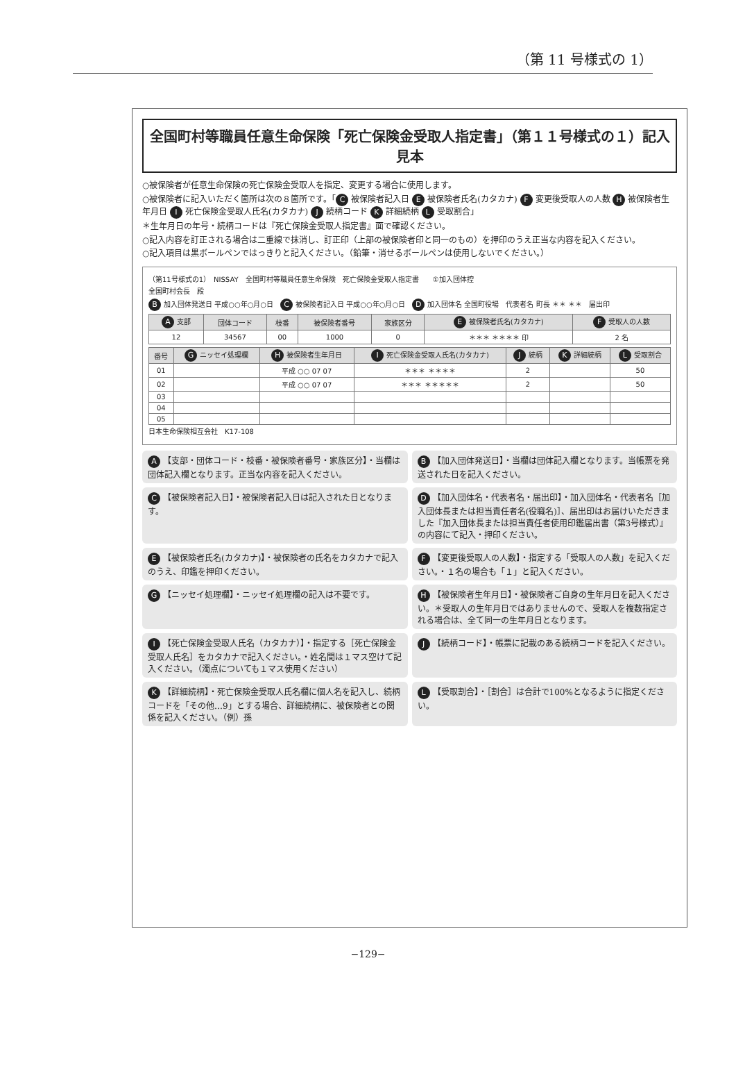（第 11 号様式の 1）
全国町村等職員任意生命保険「死亡保険金受取人指定書」（第１１号様式の１）記入見本
○被保険者が任意生命保険の死亡保険金受取人を指定、変更する場合に使用します。
○被保険者に記入いただく箇所は次の８箇所です。「 C 被保険者記入日 E 被保険者氏名(カタカナ) F 変更後受取人の人数 H 被保険者生年月日 I 死亡保険金受取人氏名(カタカナ) J 続柄コード K 詳細続柄 L 受取割合」
＊生年月日の年号・続柄コードは『死亡保険金受取人指定書』面で確認ください。
○記入内容を訂正される場合は二重線で抹消し、訂正印（上部の被保険者印と同一のもの）を押印のうえ正当な内容を記入ください。
○記入項目は黒ボールペンではっきりと記入ください。（鉛筆・消せるボールペンは使用しないでください。）
（第11号様式の1）　NISSAY　全国町村等職員任意生命保険　死亡保険金受取人指定書　　①加入団体控
全国町村会長　殿
B加入団体発送日 平成○○年○月○日　C 被保険者記入日 平成○○年○月○日　D 加入団体名 全国町役場　代表者名 町長 ＊＊ ＊＊　届出印
| A 支部 | 団体コード | 枝番 | 被保険者番号 | 家族区分 | E 被保険者氏名(カタカナ) | F 受取人の人数 |
| --- | --- | --- | --- | --- | --- | --- |
| 12 | 34567 | 00 | 1000 | 0 | ＊＊＊ ＊＊＊＊ 印 | 2 名 |
| 番号 | G ニッセイ処理欄 | H 被保険者生年月日 | I 死亡保険金受取人氏名(カタカナ) | J 続柄 | K 詳細続柄 | L 受取割合 |
| --- | --- | --- | --- | --- | --- | --- |
| 01 | | 平成 ○○ 07 07 | ＊＊＊ ＊＊＊＊ | 2 | | 50 |
| 02 | | 平成 ○○ 07 07 | ＊＊＊ ＊＊＊＊＊ | 2 | | 50 |
| 03 | | | | | | |
| 04 | | | | | | |
| 05 | | | | | | |
日本生命保険相互会社　K17-108
A 【支部・団体コード・枝番・被保険者番号・家族区分】・当欄は団体記入欄となります。正当な内容を記入ください。
B 【加入団体発送日】・当欄は団体記入欄となります。当帳票を発送された日を記入ください。
C 【被保険者記入日】・被保険者記入日は記入された日となります。
D 【加入団体名・代表者名・届出印】・加入団体名・代表者名［加入団体長または担当責任者名(役職名)］、届出印はお届けいただきました『加入団体長または担当責任者使用印鑑届出書（第3号様式）』の内容にて記入・押印ください。
E 【被保険者氏名(カタカナ)】・被保険者の氏名をカタカナで記入のうえ、印鑑を押印ください。
F 【変更後受取人の人数】・指定する「受取人の人数」を記入ください。・１名の場合も「１」と記入ください。
G 【ニッセイ処理欄】・ニッセイ処理欄の記入は不要です。
H 【被保険者生年月日】・被保険者ご自身の生年月日を記入ください。＊受取人の生年月日ではありませんので、受取人を複数指定される場合は、全て同一の生年月日となります。
I 【死亡保険金受取人氏名（カタカナ）】・指定する［死亡保険金受取人氏名］をカタカナで記入ください。・姓名間は１マス空けて記入ください。（濁点についても１マス使用ください）
J 【続柄コード】・帳票に記載のある続柄コードを記入ください。
K 【詳細続柄】・死亡保険金受取人氏名欄に個人名を記入し、続柄コードを「その他…9」とする場合、詳細続柄に、被保険者との関係を記入ください。（例）孫
L 【受取割合】・［割合］は合計で100%となるように指定ください。
−129−